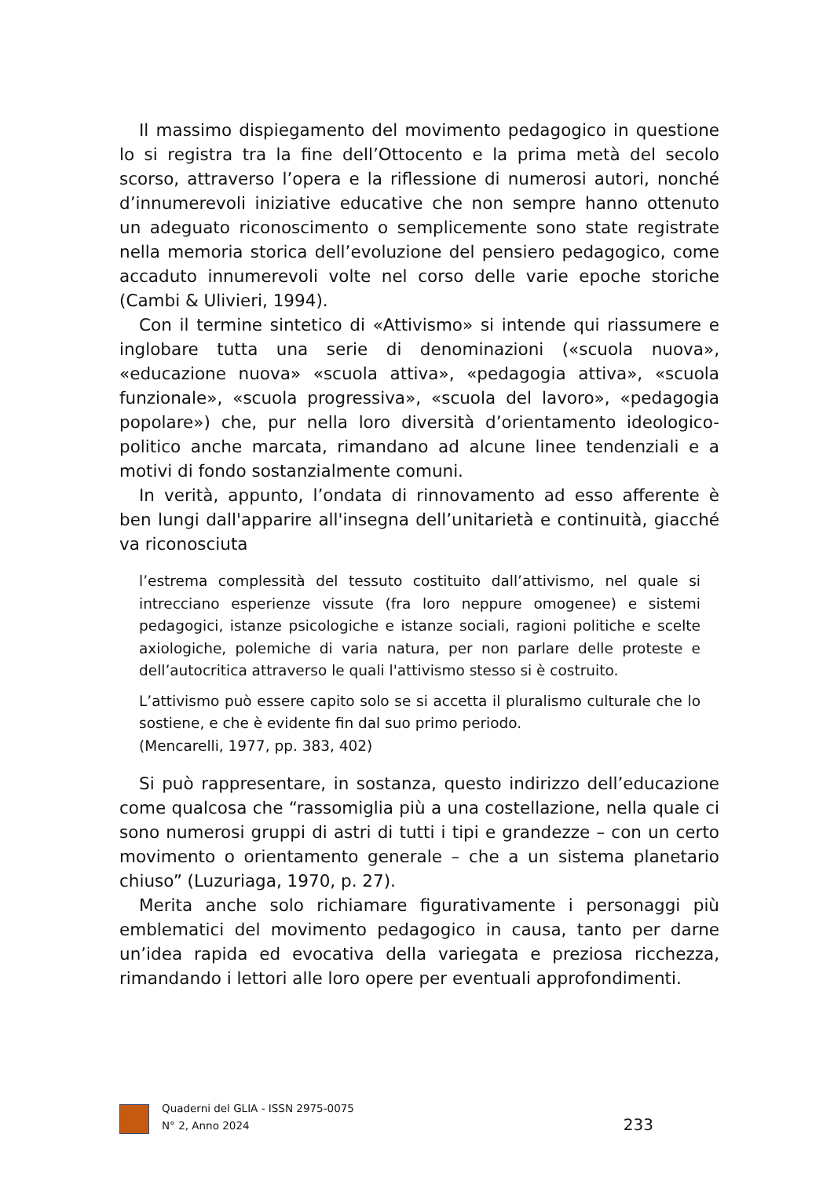Il massimo dispiegamento del movimento pedagogico in questione lo si registra tra la fine dell’Ottocento e la prima metà del secolo scorso, attraverso l’opera e la riflessione di numerosi autori, nonché d’innumerevoli iniziative educative che non sempre hanno ottenuto un adeguato riconoscimento o semplicemente sono state registrate nella memoria storica dell’evoluzione del pensiero pedagogico, come accaduto innumerevoli volte nel corso delle varie epoche storiche (Cambi & Ulivieri, 1994).
Con il termine sintetico di «Attivismo» si intende qui riassumere e inglobare tutta una serie di denominazioni («scuola nuova», «educazione nuova» «scuola attiva», «pedagogia attiva», «scuola funzionale», «scuola progressiva», «scuola del lavoro», «pedagogia popolare») che, pur nella loro diversità d’orientamento ideologico-politico anche marcata, rimandano ad alcune linee tendenziali e a motivi di fondo sostanzialmente comuni.
In verità, appunto, l’ondata di rinnovamento ad esso afferente è ben lungi dall'apparire all'insegna dell’unitarietà e continuità, giacché va riconosciuta
l’estrema complessità del tessuto costituito dall’attivismo, nel quale si intrecciano esperienze vissute (fra loro neppure omogenee) e sistemi pedagogici, istanze psicologiche e istanze sociali, ragioni politiche e scelte axiologiche, polemiche di varia natura, per non parlare delle proteste e dell’autocritica attraverso le quali l'attivismo stesso si è costruito.
L’attivismo può essere capito solo se si accetta il pluralismo culturale che lo sostiene, e che è evidente fin dal suo primo periodo.
(Mencarelli, 1977, pp. 383, 402)
Si può rappresentare, in sostanza, questo indirizzo dell’educazione come qualcosa che “rassomiglia più a una costellazione, nella quale ci sono numerosi gruppi di astri di tutti i tipi e grandezze – con un certo movimento o orientamento generale – che a un sistema planetario chiuso” (Luzuriaga, 1970, p. 27).
Merita anche solo richiamare figurativamente i personaggi più emblematici del movimento pedagogico in causa, tanto per darne un’idea rapida ed evocativa della variegata e preziosa ricchezza, rimandando i lettori alle loro opere per eventuali approfondimenti.
Quaderni del GLIA - ISSN 2975-0075
N° 2, Anno 2024
233